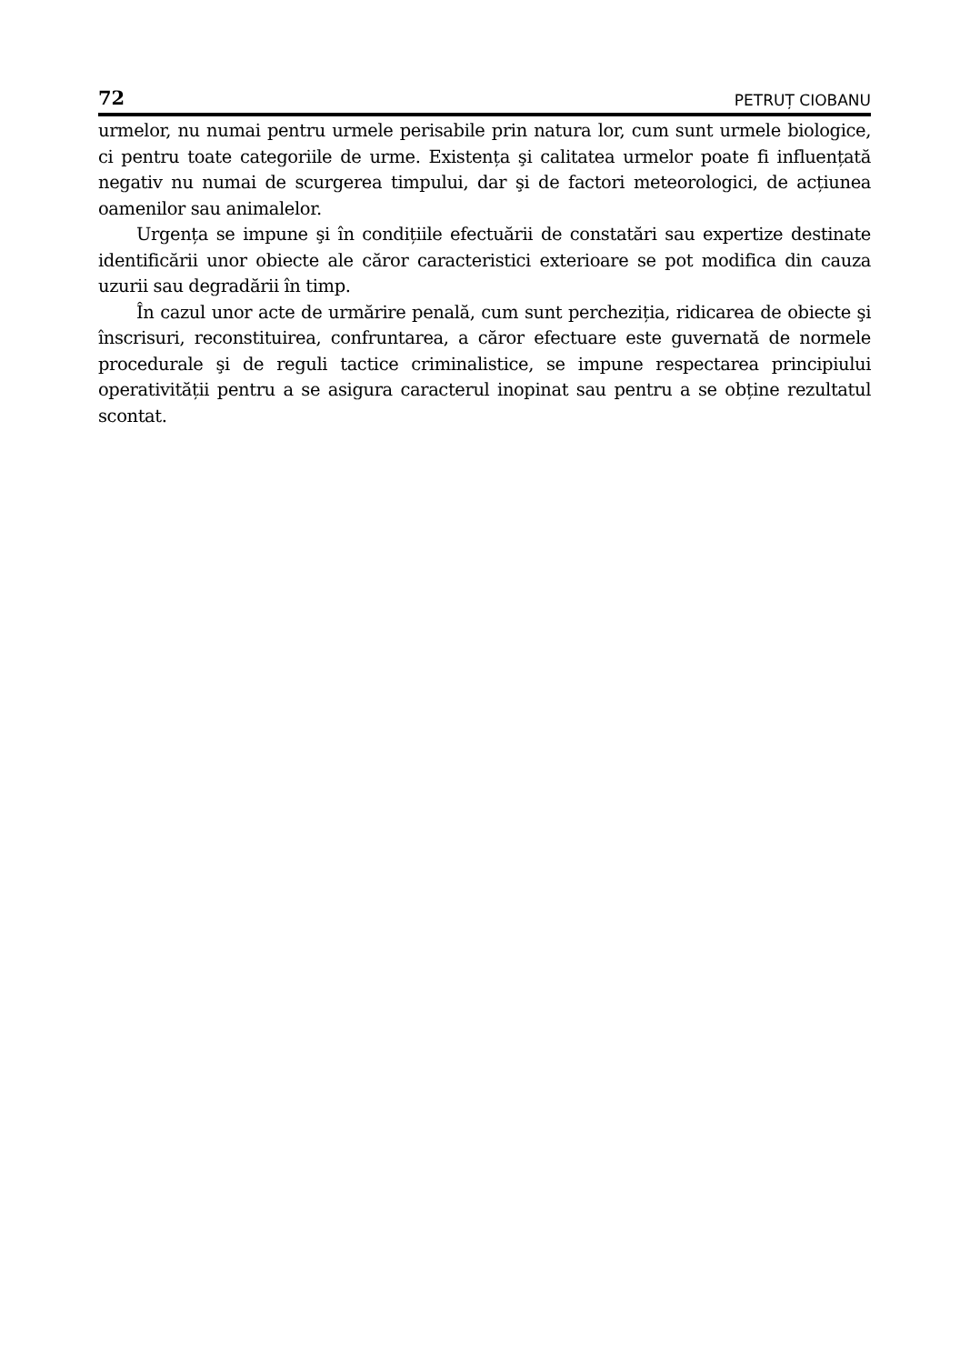72 PETRUȚ CIOBANU
urmelor, nu numai pentru urmele perisabile prin natura lor, cum sunt urmele biologice, ci pentru toate categoriile de urme. Existența şi calitatea urmelor poate fi influențată negativ nu numai de scurgerea timpului, dar şi de factori meteorologici, de acțiunea oamenilor sau animalelor.
Urgența se impune şi în condițiile efectuării de constatări sau expertize destinate identificării unor obiecte ale căror caracteristici exterioare se pot modifica din cauza uzurii sau degradării în timp.
În cazul unor acte de urmărire penală, cum sunt percheziția, ridicarea de obiecte şi înscrisuri, reconstituirea, confruntarea, a căror efectuare este guvernată de normele procedurale şi de reguli tactice criminalistice, se impune respectarea principiului operativității pentru a se asigura caracterul inopinat sau pentru a se obține rezultatul scontat.